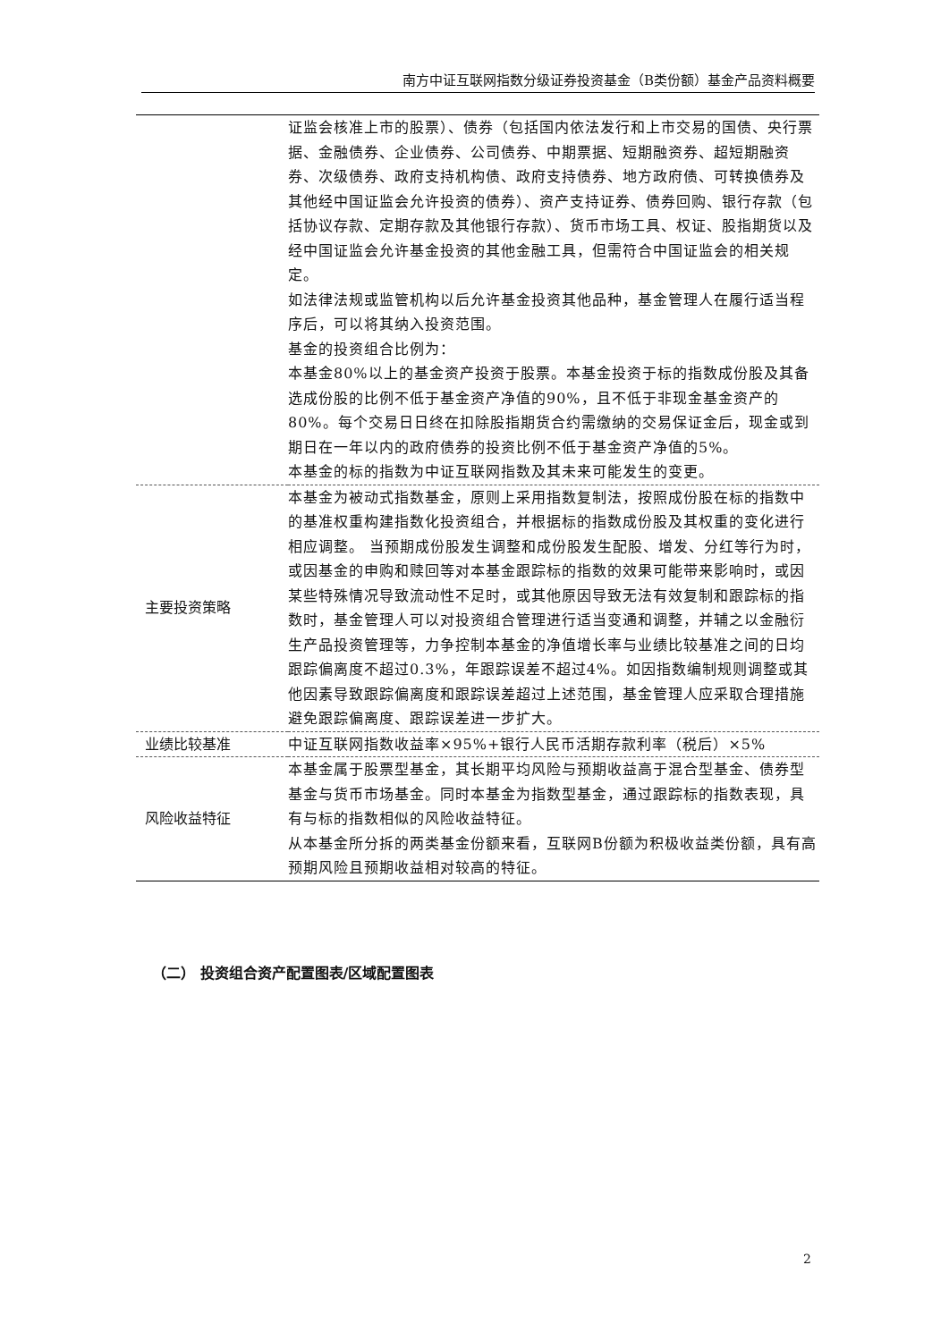南方中证互联网指数分级证券投资基金（B类份额）基金产品资料概要
| | 证监会核准上市的股票）、债券（包括国内依法发行和上市交易的国债、央行票据、金融债券、企业债券、公司债券、中期票据、短期融资券、超短期融资券、次级债券、政府支持机构债、政府支持债券、地方政府债、可转换债券及其他经中国证监会允许投资的债券）、资产支持证券、债券回购、银行存款（包括协议存款、定期存款及其他银行存款）、货币市场工具、权证、股指期货以及经中国证监会允许基金投资的其他金融工具，但需符合中国证监会的相关规定。 如法律法规或监管机构以后允许基金投资其他品种，基金管理人在履行适当程序后，可以将其纳入投资范围。 基金的投资组合比例为： 本基金80%以上的基金资产投资于股票。本基金投资于标的指数成份股及其备选成份股的比例不低于基金资产净值的90%，且不低于非现金基金资产的80%。每个交易日日终在扣除股指期货合约需缴纳的交易保证金后，现金或到期日在一年以内的政府债券的投资比例不低于基金资产净值的5%。 本基金的标的指数为中证互联网指数及其未来可能发生的变更。 |
| 主要投资策略 | 本基金为被动式指数基金，原则上采用指数复制法，按照成份股在标的指数中的基准权重构建指数化投资组合，并根据标的指数成份股及其权重的变化进行相应调整。 当预期成份股发生调整和成份股发生配股、增发、分红等行为时，或因基金的申购和赎回等对本基金跟踪标的指数的效果可能带来影响时，或因某些特殊情况导致流动性不足时，或其他原因导致无法有效复制和跟踪标的指数时，基金管理人可以对投资组合管理进行适当变通和调整，并辅之以金融衍生产品投资管理等，力争控制本基金的净值增长率与业绩比较基准之间的日均跟踪偏离度不超过0.3%，年跟踪误差不超过4%。如因指数编制规则调整或其他因素导致跟踪偏离度和跟踪误差超过上述范围，基金管理人应采取合理措施避免跟踪偏离度、跟踪误差进一步扩大。 |
| 业绩比较基准 | 中证互联网指数收益率×95%+银行人民币活期存款利率（税后）×5% |
| 风险收益特征 | 本基金属于股票型基金，其长期平均风险与预期收益高于混合型基金、债券型基金与货币市场基金。同时本基金为指数型基金，通过跟踪标的指数表现，具有与标的指数相似的风险收益特征。 从本基金所分拆的两类基金份额来看，互联网B份额为积极收益类份额，具有高预期风险且预期收益相对较高的特征。 |
（二） 投资组合资产配置图表/区域配置图表
2